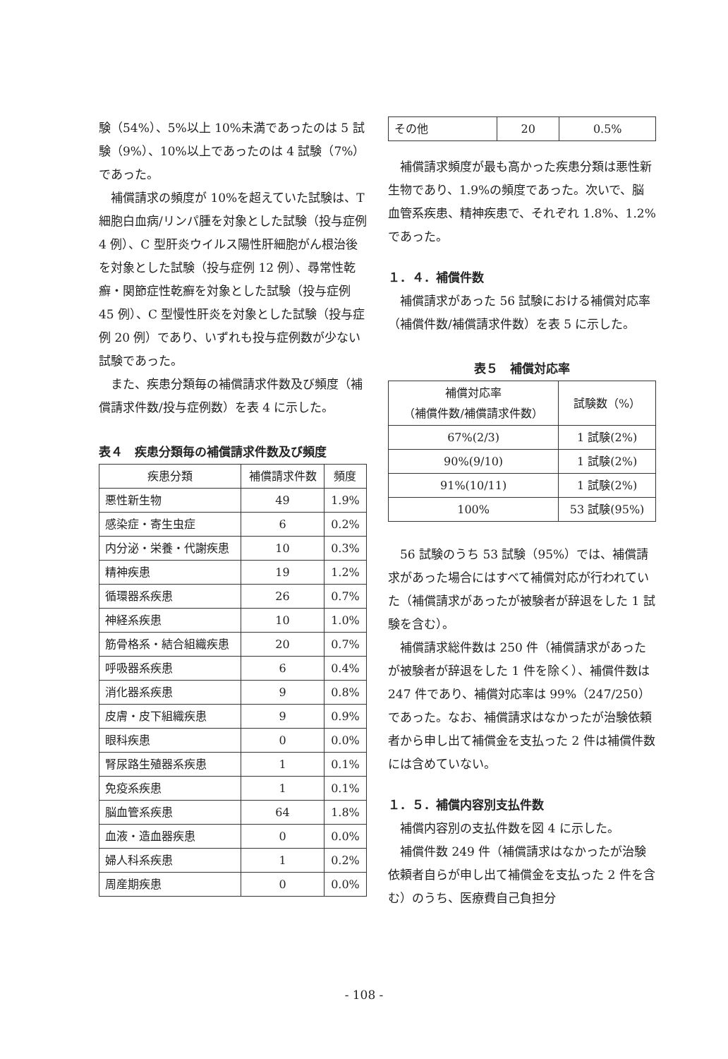験（54%）、5%以上 10%未満であったのは 5 試験（9%）、10%以上であったのは 4 試験（7%）であった。
補償請求の頻度が 10%を超えていた試験は、T 細胞白血病/リンパ腫を対象とした試験（投与症例 4 例）、C 型肝炎ウイルス陽性肝細胞がん根治後を対象とした試験（投与症例 12 例）、尋常性乾癬・関節症性乾癬を対象とした試験（投与症例 45 例）、C 型慢性肝炎を対象とした試験（投与症例 20 例）であり、いずれも投与症例数が少ない試験であった。
また、疾患分類毎の補償請求件数及び頻度（補償請求件数/投与症例数）を表 4 に示した。
表４　疾患分類毎の補償請求件数及び頻度
| 疾患分類 | 補償請求件数 | 頻度 |
| --- | --- | --- |
| 悪性新生物 | 49 | 1.9% |
| 感染症・寄生虫症 | 6 | 0.2% |
| 内分泌・栄養・代謝疾患 | 10 | 0.3% |
| 精神疾患 | 19 | 1.2% |
| 循環器系疾患 | 26 | 0.7% |
| 神経系疾患 | 10 | 1.0% |
| 筋骨格系・結合組織疾患 | 20 | 0.7% |
| 呼吸器系疾患 | 6 | 0.4% |
| 消化器系疾患 | 9 | 0.8% |
| 皮膚・皮下組織疾患 | 9 | 0.9% |
| 眼科疾患 | 0 | 0.0% |
| 腎尿路生殖器系疾患 | 1 | 0.1% |
| 免疫系疾患 | 1 | 0.1% |
| 脳血管系疾患 | 64 | 1.8% |
| 血液・造血器疾患 | 0 | 0.0% |
| 婦人科系疾患 | 1 | 0.2% |
| 周産期疾患 | 0 | 0.0% |
| その他 | 20 | 0.5% |
補償請求頻度が最も高かった疾患分類は悪性新生物であり、1.9%の頻度であった。次いで、脳血管系疾患、精神疾患で、それぞれ 1.8%、1.2%であった。
１．４．補償件数
補償請求があった 56 試験における補償対応率（補償件数/補償請求件数）を表 5 に示した。
表５　補償対応率
| 補償対応率 （補償件数/補償請求件数） | 試験数（%） |
| --- | --- |
| 67%(2/3) | 1 試験(2%) |
| 90%(9/10) | 1 試験(2%) |
| 91%(10/11) | 1 試験(2%) |
| 100% | 53 試験(95%) |
56 試験のうち 53 試験（95%）では、補償請求があった場合にはすべて補償対応が行われていた（補償請求があったが被験者が辞退をした 1 試験を含む）。
補償請求総件数は 250 件（補償請求があったが被験者が辞退をした 1 件を除く）、補償件数は 247 件であり、補償対応率は 99%（247/250）であった。なお、補償請求はなかったが治験依頼者から申し出て補償金を支払った 2 件は補償件数には含めていない。
１．５．補償内容別支払件数
補償内容別の支払件数を図 4 に示した。
補償件数 249 件（補償請求はなかったが治験依頼者自らが申し出て補償金を支払った 2 件を含む）のうち、医療費自己負担分
- 108 -